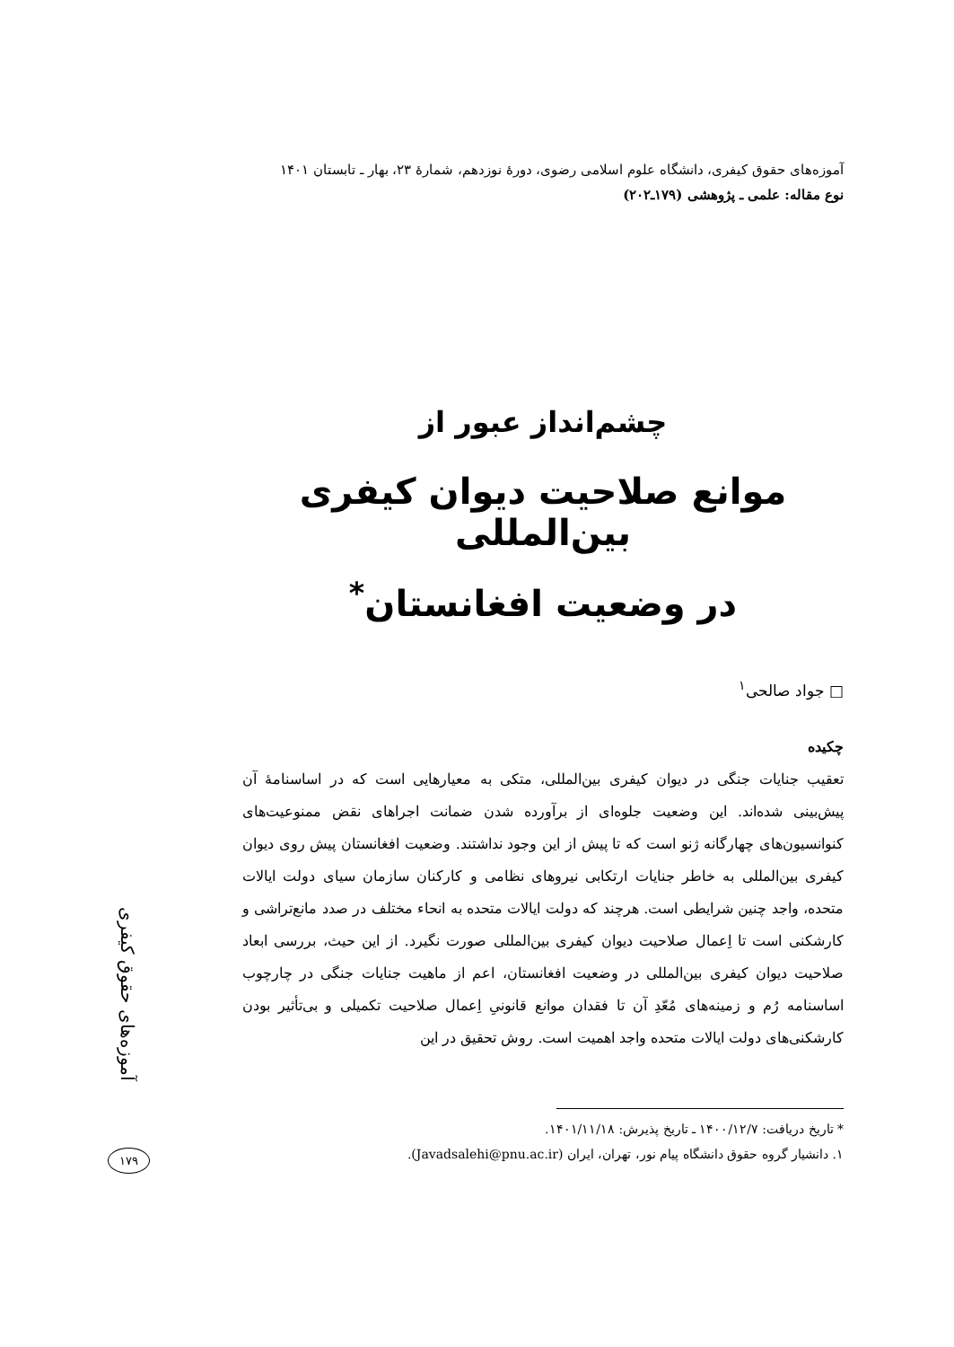آموزه‌های حقوق کیفری، دانشگاه علوم اسلامی رضوی، دورهٔ نوزدهم، شمارهٔ ۲۳، بهار ـ تابستان ۱۴۰۱
نوع مقاله: علمی ـ پژوهشی (۱۷۹ـ۲۰۲)
چشم‌انداز عبور از
موانع صلاحیت دیوان کیفری بین‌المللی
در وضعیت افغانستان<sup>*</sup>
□ جواد صالحی<sup>۱</sup>
چکیده
تعقیب جنایات جنگی در دیوان کیفری بین‌المللی، متکی به معیارهایی است که در اساسنامهٔ آن پیش‌بینی شده‌اند. این وضعیت جلوه‌ای از برآورده شدن ضمانت اجراهای نقض ممنوعیت‌های کنوانسیون‌های چهارگانه ژنو است که تا پیش از این وجود نداشتند. وضعیت افغانستان پیش روی دیوان کیفری بین‌المللی به خاطر جنایات ارتکابی نیروهای نظامی و کارکنان سازمان سیای دولت ایالات متحده، واجد چنین شرایطی است. هرچند که دولت ایالات متحده به انحاء مختلف در صدد مانع‌تراشی و کارشکنی است تا اِعمال صلاحیت دیوان کیفری بین‌المللی صورت نگیرد. از این حیث، بررسی ابعاد صلاحیت دیوان کیفری بین‌المللی در وضعیت افغانستان، اعم از ماهیت جنایات جنگی در چارچوب اساسنامه رُم و زمینه‌های مُعّدِ آن تا فقدان موانع قانونیِ اِعمال صلاحیت تکمیلی و بی‌تأثیر بودن کارشکنی‌های دولت ایالات متحده واجد اهمیت است. روش تحقیق در این
* تاریخ دریافت: ۱۴۰۰/۱۲/۷ ـ تاریخ پذیرش: ۱۴۰۱/۱۱/۱۸.
۱. دانشیار گروه حقوق دانشگاه پیام نور، تهران، ایران (Javadsalehi@pnu.ac.ir).
آموزه‌های حقوق کیفری
۱۷۹